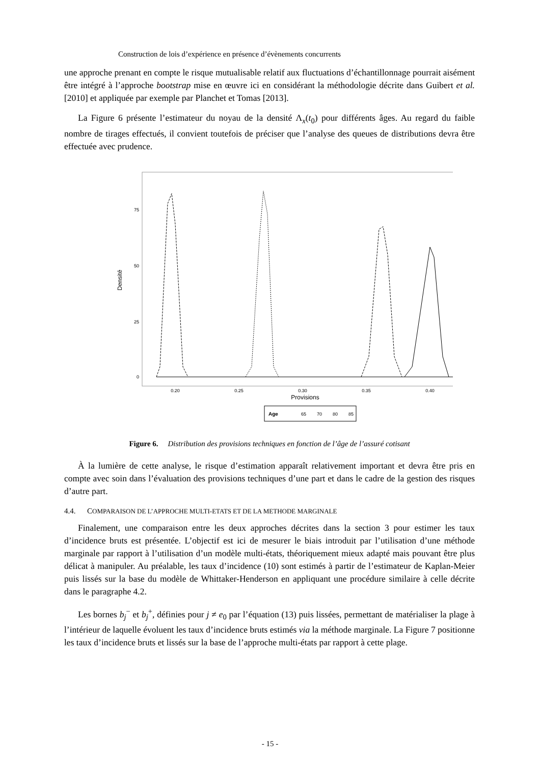Construction de lois d’expérience en présence d’évènements concurrents
une approche prenant en compte le risque mutualisable relatif aux fluctuations d’échantillonnage pourrait aisément être intégré à l’approche bootstrap mise en œuvre ici en considérant la méthodologie décrite dans Guibert et al. [2010] et appliquée par exemple par Planchet et Tomas [2013].
La Figure 6 présente l’estimateur du noyau de la densité Λ<sub>x</sub>(t<sub>0</sub>) pour différents âges. Au regard du faible nombre de tirages effectués, il convient toutefois de préciser que l’analyse des queues de distributions devra être effectuée avec prudence.
75
50
25
0
Densité
0.20
0.25
0.30
0.35
0.40
Provisions
Age
65
70
80
85
Figure 6. Distribution des provisions techniques en fonction de l’âge de l’assuré cotisant
À la lumière de cette analyse, le risque d’estimation apparaît relativement important et devra être pris en compte avec soin dans l’évaluation des provisions techniques d’une part et dans le cadre de la gestion des risques d’autre part.
4.4. COMPARAISON DE L’APPROCHE MULTI-ETATS ET DE LA METHODE MARGINALE
Finalement, une comparaison entre les deux approches décrites dans la section 3 pour estimer les taux d’incidence bruts est présentée. L’objectif est ici de mesurer le biais introduit par l’utilisation d’une méthode marginale par rapport à l’utilisation d’un modèle multi-états, théoriquement mieux adapté mais pouvant être plus délicat à manipuler. Au préalable, les taux d’incidence (10) sont estimés à partir de l’estimateur de Kaplan-Meier puis lissés sur la base du modèle de Whittaker-Henderson en appliquant une procédure similaire à celle décrite dans le paragraphe 4.2.
Les bornes b<sub>j</sub><sup>−</sup> et b<sub>j</sub><sup>+</sup>, définies pour j ≠ e<sub>0</sub> par l’équation (13) puis lissées, permettant de matérialiser la plage à l’intérieur de laquelle évoluent les taux d’incidence bruts estimés via la méthode marginale. La Figure 7 positionne les taux d’incidence bruts et lissés sur la base de l’approche multi-états par rapport à cette plage.
- 15 -